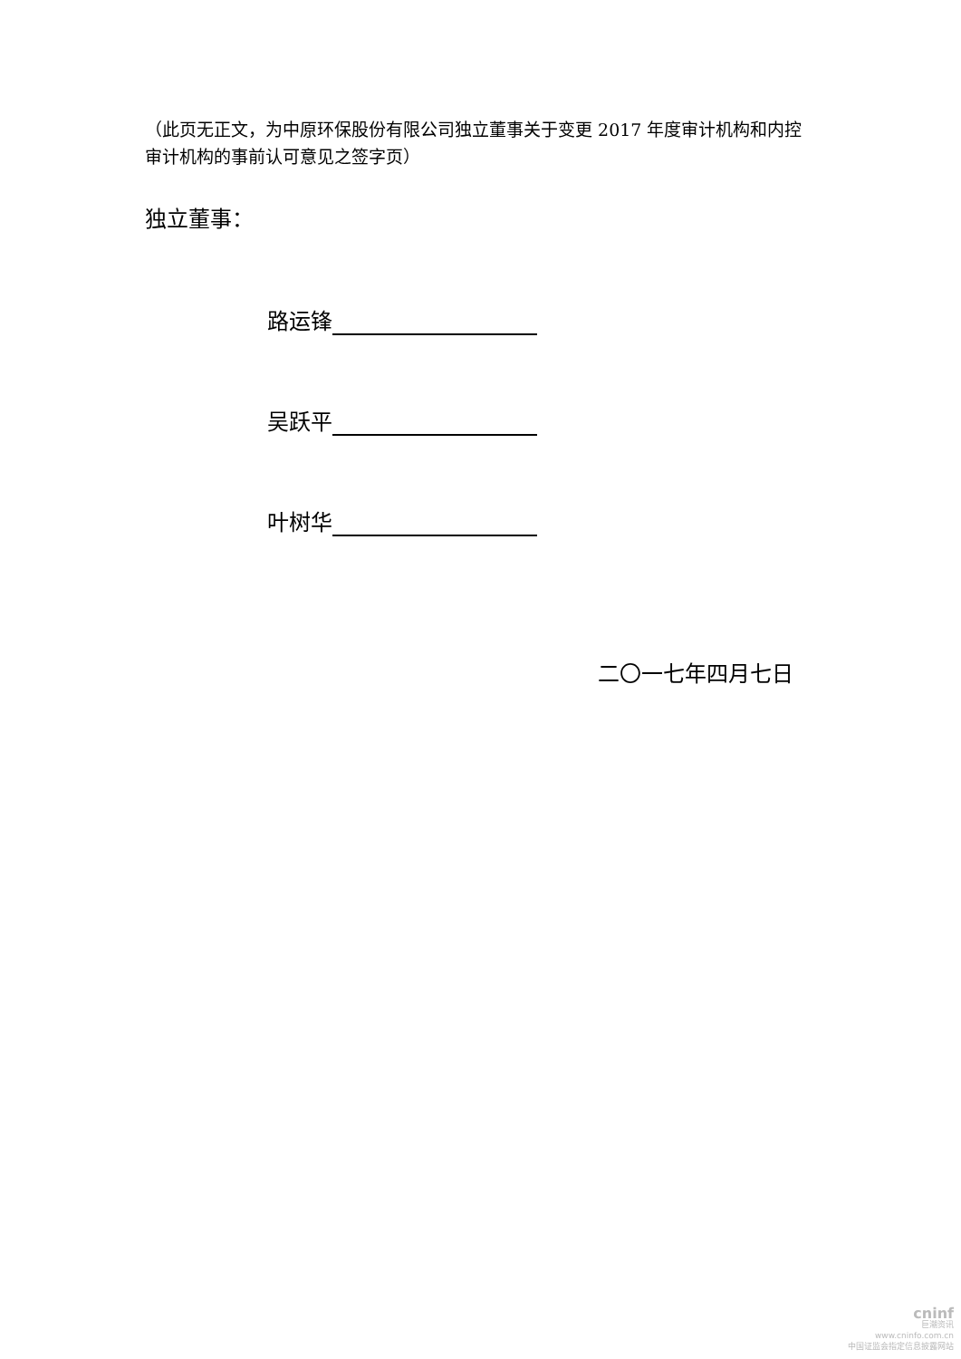（此页无正文，为中原环保股份有限公司独立董事关于变更 2017 年度审计机构和内控审计机构的事前认可意见之签字页）
独立董事：
路运锋
吴跃平
叶树华
二〇一七年四月七日
cninf
巨潮资讯
www.cninfo.com.cn
中国证监会指定信息披露网站